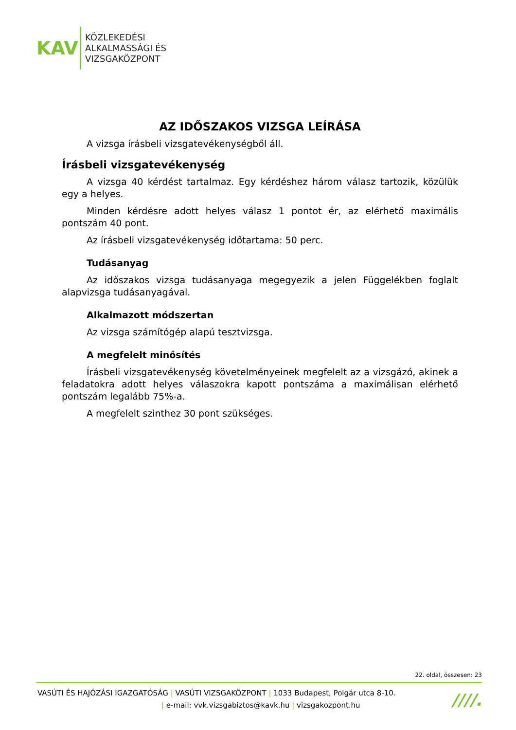KAV
KÖZLEKEDÉSI
ALKALMASSÁGI ÉS
VIZSGAKÖZPONT
AZ IDŐSZAKOS VIZSGA LEÍRÁSA
A vizsga írásbeli vizsgatevékenységből áll.
Írásbeli vizsgatevékenység
A vizsga 40 kérdést tartalmaz. Egy kérdéshez három válasz tartozik, közülük egy a helyes.
Minden kérdésre adott helyes válasz 1 pontot ér, az elérhető maximális pontszám 40 pont.
Az írásbeli vizsgatevékenység időtartama: 50 perc.
Tudásanyag
Az időszakos vizsga tudásanyaga megegyezik a jelen Függelékben foglalt alapvizsga tudásanyagával.
Alkalmazott módszertan
Az vizsga számítógép alapú tesztvizsga.
A megfelelt minősítés
Írásbeli vizsgatevékenység követelményeinek megfelelt az a vizsgázó, akinek a feladatokra adott helyes válaszokra kapott pontszáma a maximálisan elérhető pontszám legalább 75%-a.
A megfelelt szinthez 30 pont szükséges.
22. oldal, összesen: 23
VASÚTI ÉS HAJÓZÁSI IGAZGATÓSÁG | VASÚTI VIZSGAKÖZPONT | 1033 Budapest, Polgár utca 8-10.
| e-mail: vvk.vizsgabiztos@kavk.hu | vizsgakozpont.hu
////.